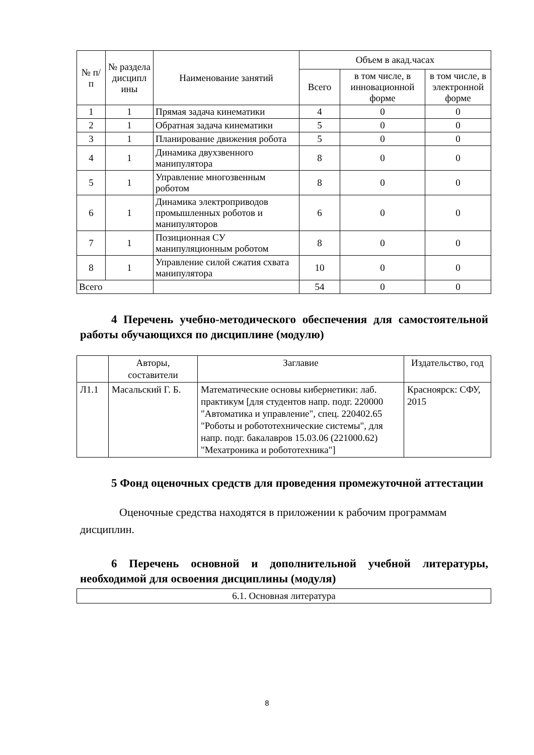| № п/п | № раздела дисципл ины | Наименование занятий | Объем в акад.часах | | |
| --- | --- | --- | --- | --- | --- |
| | | | Всего | в том числе, в инновационной форме | в том числе, в электронной форме |
| 1 | 1 | Прямая задача кинематики | 4 | 0 | 0 |
| 2 | 1 | Обратная задача кинематики | 5 | 0 | 0 |
| 3 | 1 | Планирование движения робота | 5 | 0 | 0 |
| 4 | 1 | Динамика двухзвенного манипулятора | 8 | 0 | 0 |
| 5 | 1 | Управление многозвенным роботом | 8 | 0 | 0 |
| 6 | 1 | Динамика электроприводов промышленных роботов и манипуляторов | 6 | 0 | 0 |
| 7 | 1 | Позиционная СУ манипуляционным роботом | 8 | 0 | 0 |
| 8 | 1 | Управление силой сжатия схвата манипулятора | 10 | 0 | 0 |
| Всего | | | 54 | 0 | 0 |
4 Перечень учебно-методического обеспечения для самостоятельной работы обучающихся по дисциплине (модулю)
| | Авторы, составители | Заглавие | Издательство, год |
| --- | --- | --- | --- |
| Л1.1 | Масальский Г. Б. | Математические основы кибернетики: лаб. практикум [для студентов напр. подг. 220000 "Автоматика и управление", спец. 220402.65 "Роботы и робототехнические системы", для напр. подг. бакалавров 15.03.06 (221000.62) "Мехатроника и робототехника"] | Красноярск: СФУ, 2015 |
5 Фонд оценочных средств для проведения промежуточной аттестации
Оценочные средства находятся в приложении к рабочим программам дисциплин.
6 Перечень основной и дополнительной учебной литературы, необходимой для освоения дисциплины (модуля)
| 6.1. Основная литература |
8